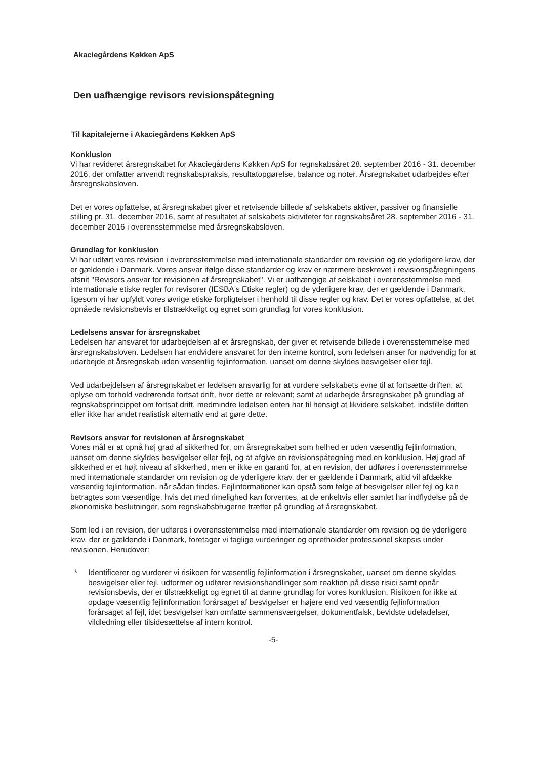Akaciegårdens Køkken ApS
Den uafhængige revisors revisionspåtegning
Til kapitalejerne i Akaciegårdens Køkken ApS
Konklusion
Vi har revideret årsregnskabet for Akaciegårdens Køkken ApS for regnskabsåret 28. september 2016 - 31. december 2016, der omfatter anvendt regnskabspraksis, resultatopgørelse, balance og noter. Årsregnskabet udarbejdes efter årsregnskabsloven.
Det er vores opfattelse, at årsregnskabet giver et retvisende billede af selskabets aktiver, passiver og finansielle stilling pr. 31. december 2016, samt af resultatet af selskabets aktiviteter for regnskabsåret 28. september 2016 - 31. december 2016 i overensstemmelse med årsregnskabsloven.
Grundlag for konklusion
Vi har udført vores revision i overensstemmelse med internationale standarder om revision og de yderligere krav, der er gældende i Danmark. Vores ansvar ifølge disse standarder og krav er nærmere beskrevet i revisionspåtegningens afsnit "Revisors ansvar for revisionen af årsregnskabet". Vi er uafhængige af selskabet i overensstemmelse med internationale etiske regler for revisorer (IESBA's Etiske regler) og de yderligere krav, der er gældende i Danmark, ligesom vi har opfyldt vores øvrige etiske forpligtelser i henhold til disse regler og krav. Det er vores opfattelse, at det opnåede revisionsbevis er tilstrækkeligt og egnet som grundlag for vores konklusion.
Ledelsens ansvar for årsregnskabet
Ledelsen har ansvaret for udarbejdelsen af et årsregnskab, der giver et retvisende billede i overensstemmelse med årsregnskabsloven. Ledelsen har endvidere ansvaret for den interne kontrol, som ledelsen anser for nødvendig for at udarbejde et årsregnskab uden væsentlig fejlinformation, uanset om denne skyldes besvigelser eller fejl.
Ved udarbejdelsen af årsregnskabet er ledelsen ansvarlig for at vurdere selskabets evne til at fortsætte driften; at oplyse om forhold vedrørende fortsat drift, hvor dette er relevant; samt at udarbejde årsregnskabet på grundlag af regnskabsprincippet om fortsat drift, medmindre ledelsen enten har til hensigt at likvidere selskabet, indstille driften eller ikke har andet realistisk alternativ end at gøre dette.
Revisors ansvar for revisionen af årsregnskabet
Vores mål er at opnå høj grad af sikkerhed for, om årsregnskabet som helhed er uden væsentlig fejlinformation, uanset om denne skyldes besvigelser eller fejl, og at afgive en revisionspåtegning med en konklusion. Høj grad af sikkerhed er et højt niveau af sikkerhed, men er ikke en garanti for, at en revision, der udføres i overensstemmelse med internationale standarder om revision og de yderligere krav, der er gældende i Danmark, altid vil afdække væsentlig fejlinformation, når sådan findes. Fejlinformationer kan opstå som følge af besvigelser eller fejl og kan betragtes som væsentlige, hvis det med rimelighed kan forventes, at de enkeltvis eller samlet har indflydelse på de økonomiske beslutninger, som regnskabsbrugerne træffer på grundlag af årsregnskabet.
Som led i en revision, der udføres i overensstemmelse med internationale standarder om revision og de yderligere krav, der er gældende i Danmark, foretager vi faglige vurderinger og opretholder professionel skepsis under revisionen. Herudover:
* Identificerer og vurderer vi risikoen for væsentlig fejlinformation i årsregnskabet, uanset om denne skyldes besvigelser eller fejl, udformer og udfører revisionshandlinger som reaktion på disse risici samt opnår revisionsbevis, der er tilstrækkeligt og egnet til at danne grundlag for vores konklusion. Risikoen for ikke at opdage væsentlig fejlinformation forårsaget af besvigelser er højere end ved væsentlig fejlinformation forårsaget af fejl, idet besvigelser kan omfatte sammensværgelser, dokumentfalsk, bevidste udeladelser, vildledning eller tilsidesættelse af intern kontrol.
-5-